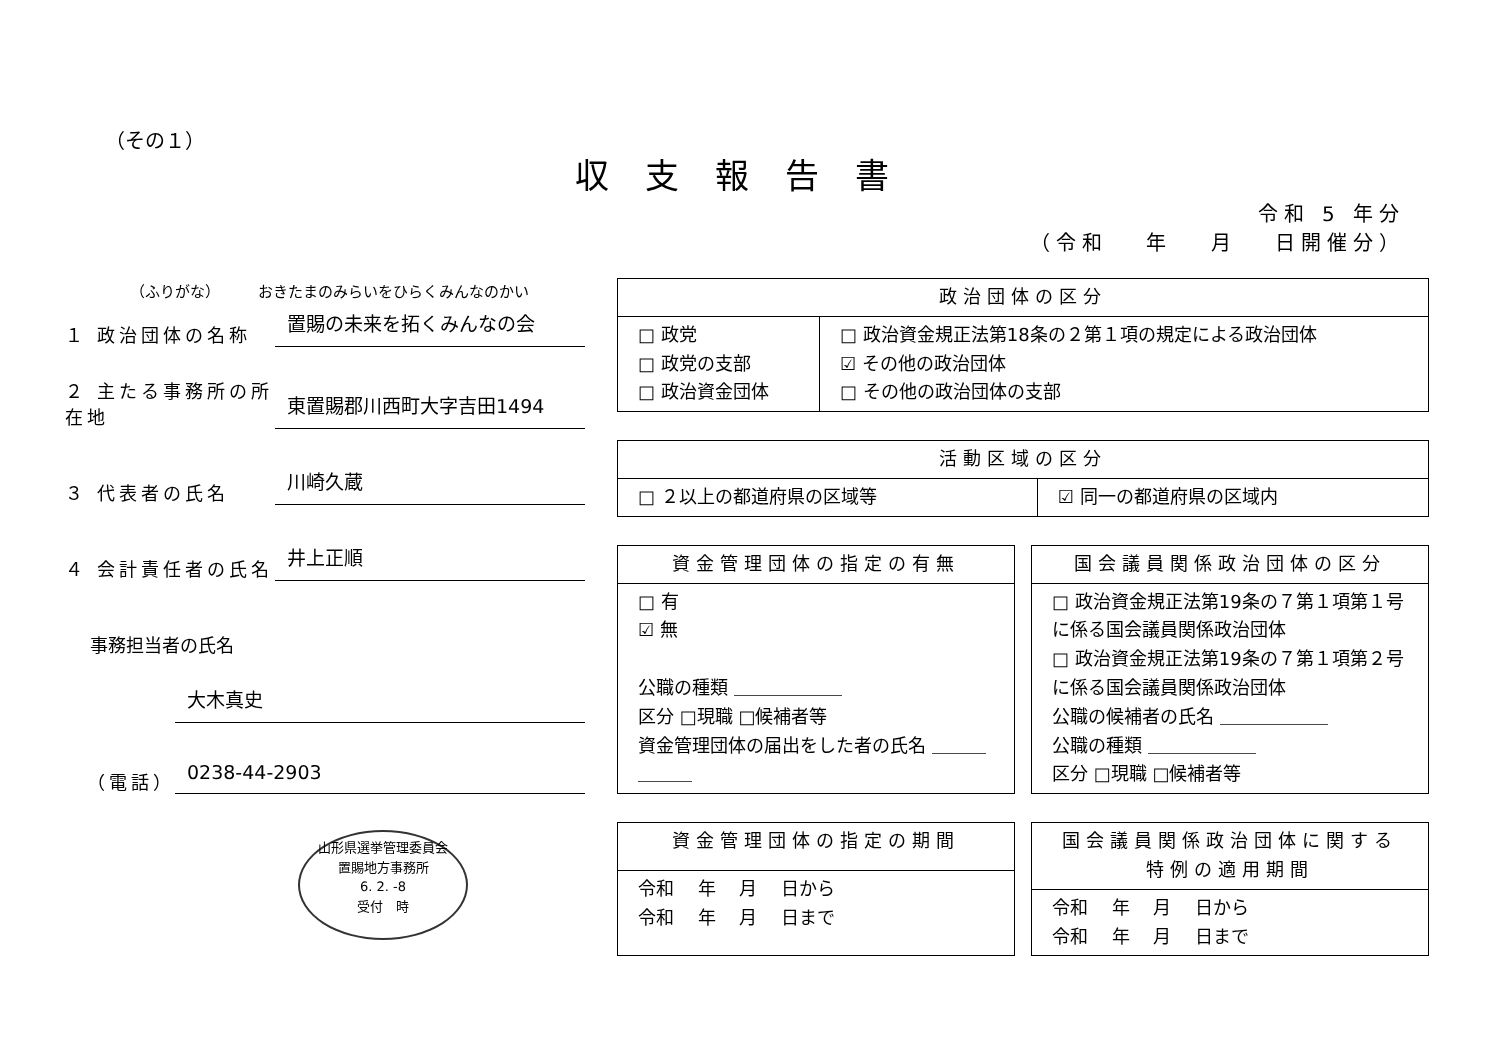（その１）
収支報告書
令和 5 年分
（令和　 年　 月　 日開催分）
（ふりがな）　　　おきたまのみらいをひらくみんなのかい
１ 政治団体の名称
置賜の未来を拓くみんなの会
２ 主たる事務所の所在地
東置賜郡川西町大字吉田1494
３ 代表者の氏名
川崎久蔵
４ 会計責任者の氏名
井上正順
事務担当者の氏名
大木真史
（電話）
0238-44-2903
山形県選挙管理委員会
置賜地方事務所
6. 2. -8
受付　時
| 政治団体の区分 | |
| --- | --- |
| □ 政党 □ 政党の支部 □ 政治資金団体 | □ 政治資金規正法第18条の２第１項の規定による政治団体 ☑ その他の政治団体 □ その他の政治団体の支部 |
| 活動区域の区分 | |
| --- | --- |
| □ ２以上の都道府県の区域等 | ☑ 同一の都道府県の区域内 |
| 資金管理団体の指定の有無 |
| --- |
| □ 有 ☑ 無 公職の種類 ＿＿＿＿＿＿ 区分 □現職 □候補者等 資金管理団体の届出をした者の氏名 ＿＿＿＿＿＿ |
| 国会議員関係政治団体の区分 |
| --- |
| □ 政治資金規正法第19条の７第１項第１号に係る国会議員関係政治団体 □ 政治資金規正法第19条の７第１項第２号に係る国会議員関係政治団体 公職の候補者の氏名 ＿＿＿＿＿＿ 公職の種類 ＿＿＿＿＿＿ 区分 □現職 □候補者等 |
| 資金管理団体の指定の期間 |
| --- |
| 令和 年 月 日から 令和 年 月 日まで |
| 国会議員関係政治団体に関する特例の適用期間 |
| --- |
| 令和 年 月 日から 令和 年 月 日まで |